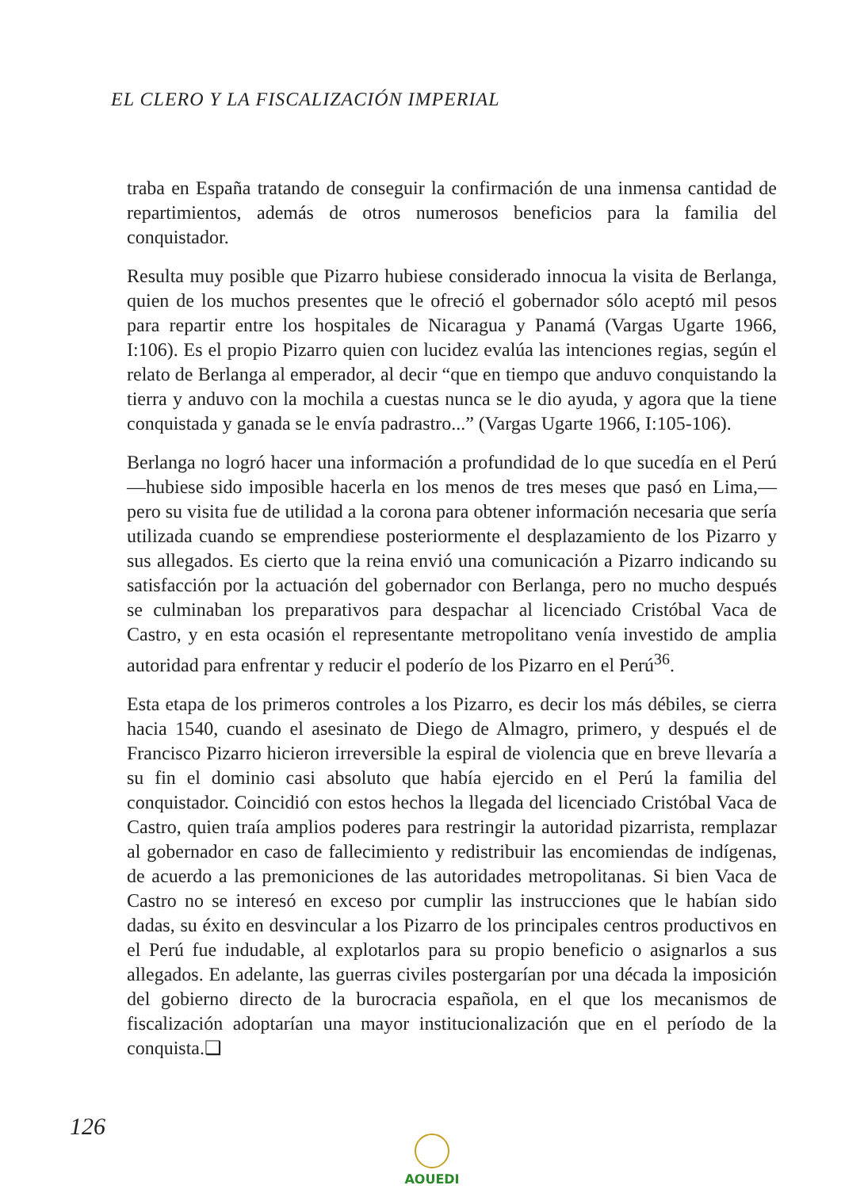EL CLERO Y LA FISCALIZACIÓN IMPERIAL
traba en España tratando de conseguir la confirmación de una inmensa cantidad de repartimientos, además de otros numerosos beneficios para la familia del conquistador.
Resulta muy posible que Pizarro hubiese considerado innocua la visita de Berlanga, quien de los muchos presentes que le ofreció el gobernador sólo aceptó mil pesos para repartir entre los hospitales de Nicaragua y Panamá (Vargas Ugarte 1966, I:106). Es el propio Pizarro quien con lucidez evalúa las intenciones regias, según el relato de Berlanga al emperador, al decir “que en tiempo que anduvo conquistando la tierra y anduvo con la mochila a cuestas nunca se le dio ayuda, y agora que la tiene conquistada y ganada se le envía padrastro...” (Vargas Ugarte 1966, I:105-106).
Berlanga no logró hacer una información a profundidad de lo que sucedía en el Perú —hubiese sido imposible hacerla en los menos de tres meses que pasó en Lima,— pero su visita fue de utilidad a la corona para obtener información necesaria que sería utilizada cuando se emprendiese posteriormente el desplazamiento de los Pizarro y sus allegados. Es cierto que la reina envió una comunicación a Pizarro indicando su satisfacción por la actuación del gobernador con Berlanga, pero no mucho después se culminaban los preparativos para despachar al licenciado Cristóbal Vaca de Castro, y en esta ocasión el representante metropolitano venía investido de amplia autoridad para enfrentar y reducir el poderío de los Pizarro en el Perú<sup>36</sup>.
Esta etapa de los primeros controles a los Pizarro, es decir los más débiles, se cierra hacia 1540, cuando el asesinato de Diego de Almagro, primero, y después el de Francisco Pizarro hicieron irreversible la espiral de violencia que en breve llevaría a su fin el dominio casi absoluto que había ejercido en el Perú la familia del conquistador. Coincidió con estos hechos la llegada del licenciado Cristóbal Vaca de Castro, quien traía amplios poderes para restringir la autoridad pizarrista, remplazar al gobernador en caso de fallecimiento y redistribuir las encomiendas de indígenas, de acuerdo a las premoniciones de las autoridades metropolitanas. Si bien Vaca de Castro no se interesó en exceso por cumplir las instrucciones que le habían sido dadas, su éxito en desvincular a los Pizarro de los principales centros productivos en el Perú fue indudable, al explotarlos para su propio beneficio o asignarlos a sus allegados. En adelante, las guerras civiles postergarían por una década la imposición del gobierno directo de la burocracia española, en el que los mecanismos de fiscalización adoptarían una mayor institucionalización que en el período de la conquista.❑
126 AOUEDI